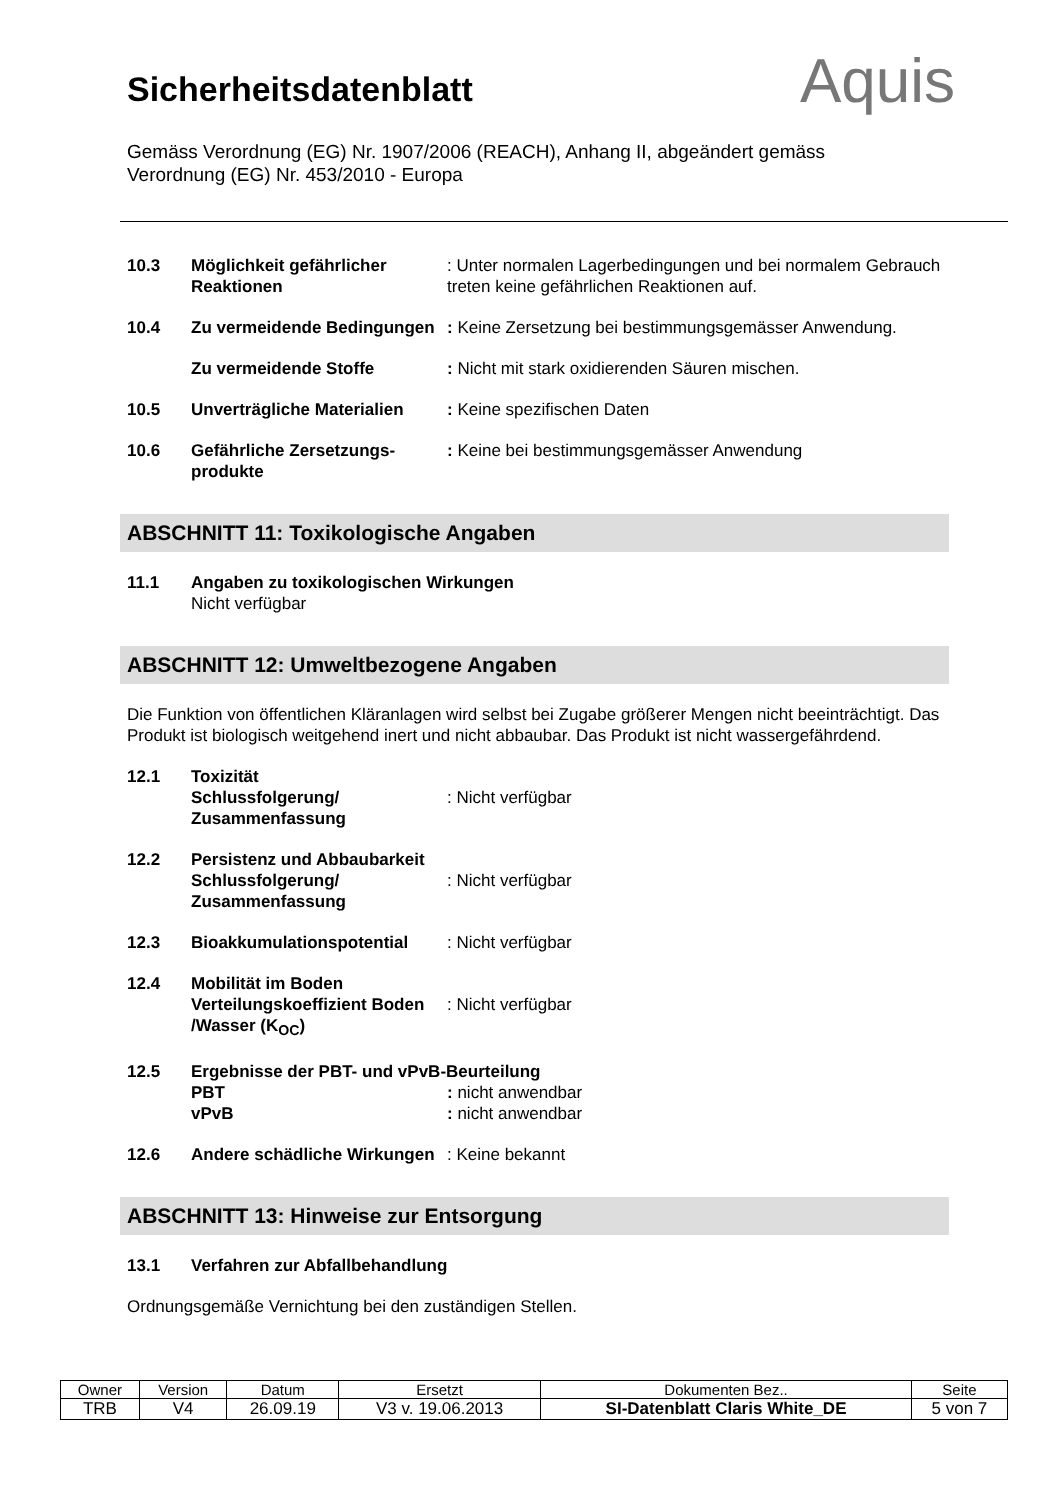Sicherheitsdatenblatt Aquis
Gemäss Verordnung (EG) Nr. 1907/2006 (REACH), Anhang II, abgeändert gemäss Verordnung (EG) Nr. 453/2010 - Europa
10.3 Möglichkeit gefährlicher Reaktionen
: Unter normalen Lagerbedingungen und bei normalem Gebrauch treten keine gefährlichen Reaktionen auf.
10.4 Zu vermeidende Bedingungen
: Keine Zersetzung bei bestimmungsgemässer Anwendung.
Zu vermeidende Stoffe : Nicht mit stark oxidierenden Säuren mischen.
10.5 Unverträgliche Materialien
: Keine spezifischen Daten
10.6 Gefährliche Zersetzungs-produkte
: Keine bei bestimmungsgemässer Anwendung
ABSCHNITT 11: Toxikologische Angaben
11.1 Angaben zu toxikologischen Wirkungen
Nicht verfügbar
ABSCHNITT 12: Umweltbezogene Angaben
Die Funktion von öffentlichen Kläranlagen wird selbst bei Zugabe größerer Mengen nicht beeinträchtigt. Das Produkt ist biologisch weitgehend inert und nicht abbaubar. Das Produkt ist nicht wassergefährdend.
12.1 Toxizität
Schlussfolgerung/ Zusammenfassung
: Nicht verfügbar
12.2 Persistenz und Abbaubarkeit
Schlussfolgerung/ Zusammenfassung
: Nicht verfügbar
12.3 Bioakkumulationspotential : Nicht verfügbar
12.4 Mobilität im Boden
Verteilungskoeffizient Boden /Wasser (K<sub>OC</sub>)
: Nicht verfügbar
12.5 Ergebnisse der PBT- und vPvB-Beurteilung
PBT: nicht anwendbar
vPvB: nicht anwendbar
12.6 Andere schädliche Wirkungen
: Keine bekannt
ABSCHNITT 13: Hinweise zur Entsorgung
13.1 Verfahren zur Abfallbehandlung
Ordnungsgemäße Vernichtung bei den zuständigen Stellen.
| Owner | Version | Datum | Ersetzt | Dokumenten Bez.. | Seite |
| --- | --- | --- | --- | --- | --- |
| TRB | V4 | 26.09.19 | V3 v. 19.06.2013 | SI-Datenblatt Claris White_DE | 5 von 7 |